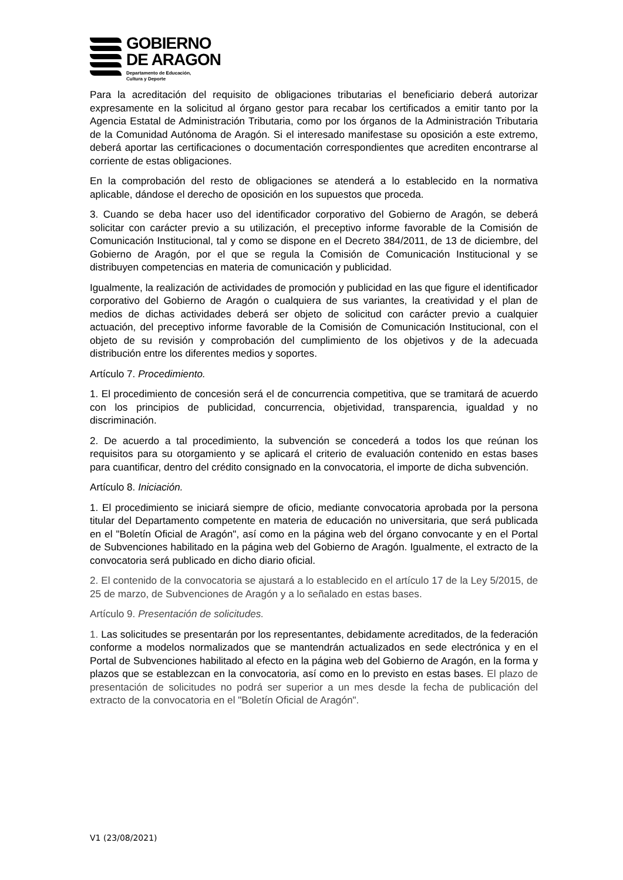GOBIERNO
DE ARAGON
Departamento de Educación,
Cultura y Deporte
Para la acreditación del requisito de obligaciones tributarias el beneficiario deberá autorizar expresamente en la solicitud al órgano gestor para recabar los certificados a emitir tanto por la Agencia Estatal de Administración Tributaria, como por los órganos de la Administración Tributaria de la Comunidad Autónoma de Aragón. Si el interesado manifestase su oposición a este extremo, deberá aportar las certificaciones o documentación correspondientes que acrediten encontrarse al corriente de estas obligaciones.
En la comprobación del resto de obligaciones se atenderá a lo establecido en la normativa aplicable, dándose el derecho de oposición en los supuestos que proceda.
3. Cuando se deba hacer uso del identificador corporativo del Gobierno de Aragón, se deberá solicitar con carácter previo a su utilización, el preceptivo informe favorable de la Comisión de Comunicación Institucional, tal y como se dispone en el Decreto 384/2011, de 13 de diciembre, del Gobierno de Aragón, por el que se regula la Comisión de Comunicación Institucional y se distribuyen competencias en materia de comunicación y publicidad.
Igualmente, la realización de actividades de promoción y publicidad en las que figure el identificador corporativo del Gobierno de Aragón o cualquiera de sus variantes, la creatividad y el plan de medios de dichas actividades deberá ser objeto de solicitud con carácter previo a cualquier actuación, del preceptivo informe favorable de la Comisión de Comunicación Institucional, con el objeto de su revisión y comprobación del cumplimiento de los objetivos y de la adecuada distribución entre los diferentes medios y soportes.
Artículo 7. Procedimiento.
1. El procedimiento de concesión será el de concurrencia competitiva, que se tramitará de acuerdo con los principios de publicidad, concurrencia, objetividad, transparencia, igualdad y no discriminación.
2. De acuerdo a tal procedimiento, la subvención se concederá a todos los que reúnan los requisitos para su otorgamiento y se aplicará el criterio de evaluación contenido en estas bases para cuantificar, dentro del crédito consignado en la convocatoria, el importe de dicha subvención.
Artículo 8. Iniciación.
1. El procedimiento se iniciará siempre de oficio, mediante convocatoria aprobada por la persona titular del Departamento competente en materia de educación no universitaria, que será publicada en el "Boletín Oficial de Aragón", así como en la página web del órgano convocante y en el Portal de Subvenciones habilitado en la página web del Gobierno de Aragón. Igualmente, el extracto de la convocatoria será publicado en dicho diario oficial.
2. El contenido de la convocatoria se ajustará a lo establecido en el artículo 17 de la Ley 5/2015, de 25 de marzo, de Subvenciones de Aragón y a lo señalado en estas bases.
Artículo 9. Presentación de solicitudes.
1. Las solicitudes se presentarán por los representantes, debidamente acreditados, de la federación conforme a modelos normalizados que se mantendrán actualizados en sede electrónica y en el Portal de Subvenciones habilitado al efecto en la página web del Gobierno de Aragón, en la forma y plazos que se establezcan en la convocatoria, así como en lo previsto en estas bases. El plazo de presentación de solicitudes no podrá ser superior a un mes desde la fecha de publicación del extracto de la convocatoria en el "Boletín Oficial de Aragón".
V1 (23/08/2021)